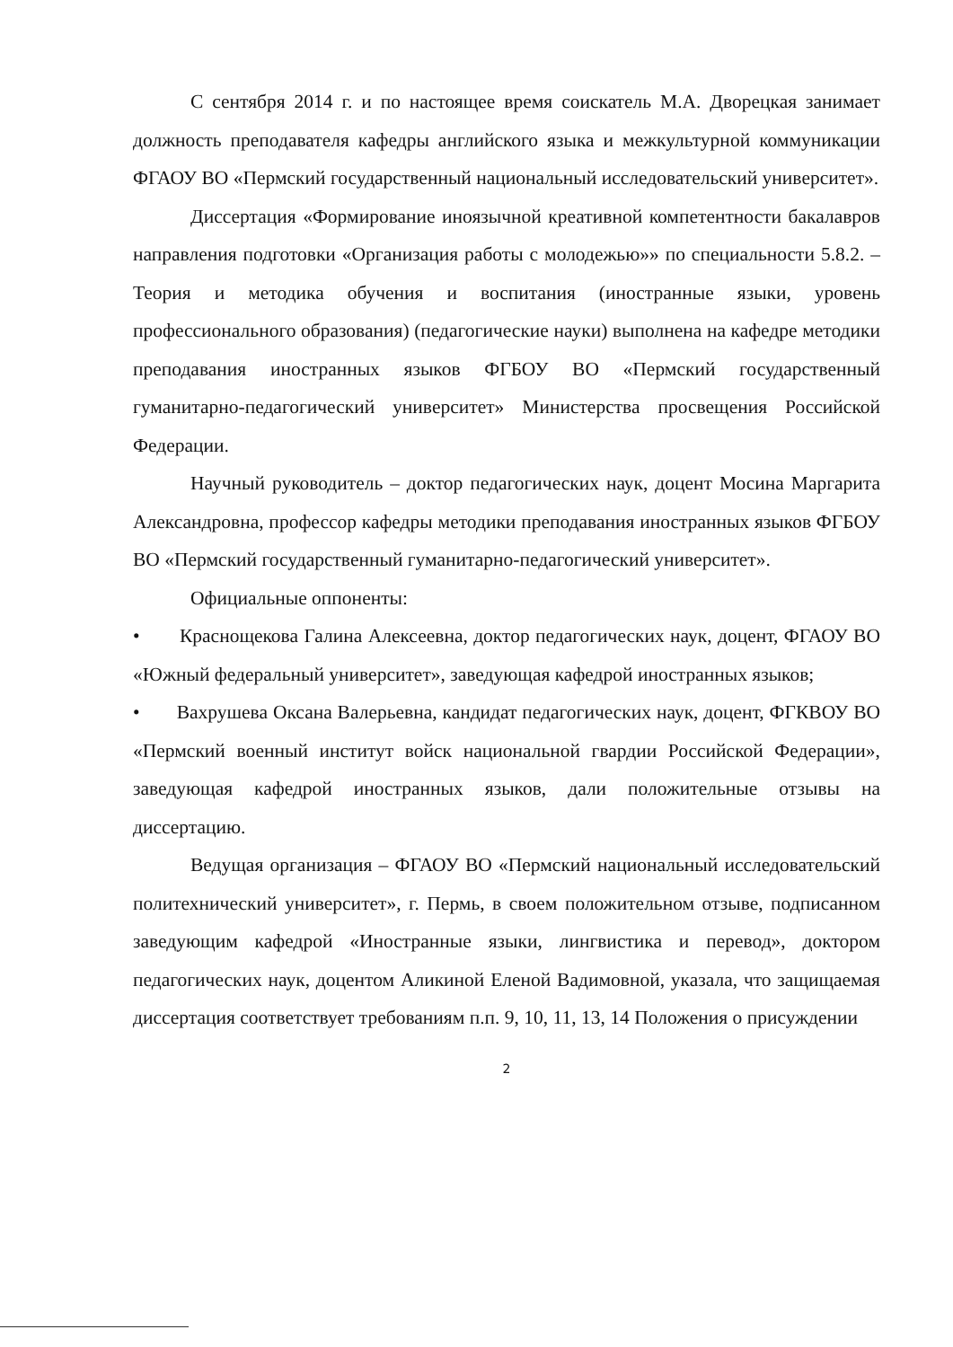С сентября 2014 г. и по настоящее время соискатель М.А. Дворецкая занимает должность преподавателя кафедры английского языка и межкультурной коммуникации ФГАОУ ВО «Пермский государственный национальный исследовательский университет».
Диссертация «Формирование иноязычной креативной компетентности бакалавров направления подготовки «Организация работы с молодежью»» по специальности 5.8.2. – Теория и методика обучения и воспитания (иностранные языки, уровень профессионального образования) (педагогические науки) выполнена на кафедре методики преподавания иностранных языков ФГБОУ ВО «Пермский государственный гуманитарно-педагогический университет» Министерства просвещения Российской Федерации.
Научный руководитель – доктор педагогических наук, доцент Мосина Маргарита Александровна, профессор кафедры методики преподавания иностранных языков ФГБОУ ВО «Пермский государственный гуманитарно-педагогический университет».
Официальные оппоненты:
• Краснощекова Галина Алексеевна, доктор педагогических наук, доцент, ФГАОУ ВО «Южный федеральный университет», заведующая кафедрой иностранных языков;
• Вахрушева Оксана Валерьевна, кандидат педагогических наук, доцент, ФГКВОУ ВО «Пермский военный институт войск национальной гвардии Российской Федерации», заведующая кафедрой иностранных языков, дали положительные отзывы на диссертацию.
Ведущая организация – ФГАОУ ВО «Пермский национальный исследовательский политехнический университет», г. Пермь, в своем положительном отзыве, подписанном заведующим кафедрой «Иностранные языки, лингвистика и перевод», доктором педагогических наук, доцентом Аликиной Еленой Вадимовной, указала, что защищаемая диссертация соответствует требованиям п.п. 9, 10, 11, 13, 14 Положения о присуждении
2